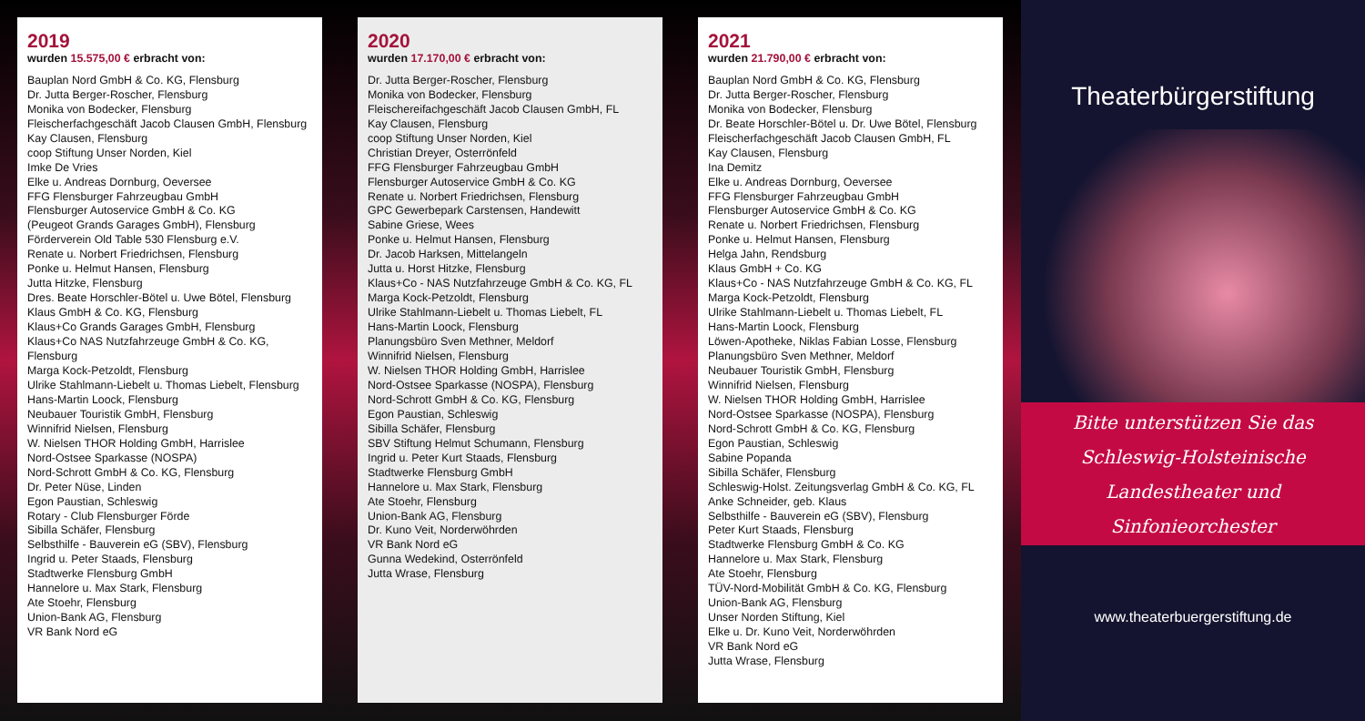2019
wurden 15.575,00 € erbracht von:
Bauplan Nord GmbH & Co. KG, Flensburg
Dr. Jutta Berger-Roscher, Flensburg
Monika von Bodecker, Flensburg
Fleischerfachgeschäft Jacob Clausen GmbH, Flensburg
Kay Clausen, Flensburg
coop Stiftung Unser Norden, Kiel
Imke De Vries
Elke u. Andreas Dornburg, Oeversee
FFG Flensburger Fahrzeugbau GmbH
Flensburger Autoservice GmbH & Co. KG
(Peugeot Grands Garages GmbH), Flensburg
Förderverein Old Table 530 Flensburg e.V.
Renate u. Norbert Friedrichsen, Flensburg
Ponke u. Helmut Hansen, Flensburg
Jutta Hitzke, Flensburg
Dres. Beate Horschler-Bötel u. Uwe Bötel, Flensburg
Klaus GmbH & Co. KG, Flensburg
Klaus+Co Grands Garages GmbH, Flensburg
Klaus+Co NAS Nutzfahrzeuge GmbH & Co. KG, Flensburg
Marga Kock-Petzoldt, Flensburg
Ulrike Stahlmann-Liebelt u. Thomas Liebelt, Flensburg
Hans-Martin Loock, Flensburg
Neubauer Touristik GmbH, Flensburg
Winnifrid Nielsen, Flensburg
W. Nielsen THOR Holding GmbH, Harrislee
Nord-Ostsee Sparkasse (NOSPA)
Nord-Schrott GmbH & Co. KG, Flensburg
Dr. Peter Nüse, Linden
Egon Paustian, Schleswig
Rotary - Club Flensburger Förde
Sibilla Schäfer, Flensburg
Selbsthilfe - Bauverein eG (SBV), Flensburg
Ingrid u. Peter Staads, Flensburg
Stadtwerke Flensburg GmbH
Hannelore u. Max Stark, Flensburg
Ate Stoehr, Flensburg
Union-Bank AG, Flensburg
VR Bank Nord eG
2020
wurden 17.170,00 € erbracht von:
Dr. Jutta Berger-Roscher, Flensburg
Monika von Bodecker, Flensburg
Fleischereifachgeschäft Jacob Clausen GmbH, FL
Kay Clausen, Flensburg
coop Stiftung Unser Norden, Kiel
Christian Dreyer, Osterrönfeld
FFG Flensburger Fahrzeugbau GmbH
Flensburger Autoservice GmbH & Co. KG
Renate u. Norbert Friedrichsen, Flensburg
GPC Gewerbepark Carstensen, Handewitt
Sabine Griese, Wees
Ponke u. Helmut Hansen, Flensburg
Dr. Jacob Harksen, Mittelangeln
Jutta u. Horst Hitzke, Flensburg
Klaus+Co - NAS Nutzfahrzeuge GmbH & Co. KG, FL
Marga Kock-Petzoldt, Flensburg
Ulrike Stahlmann-Liebelt u. Thomas Liebelt, FL
Hans-Martin Loock, Flensburg
Planungsbüro Sven Methner, Meldorf
Winnifrid Nielsen, Flensburg
W. Nielsen THOR Holding GmbH, Harrislee
Nord-Ostsee Sparkasse (NOSPA), Flensburg
Nord-Schrott GmbH & Co. KG, Flensburg
Egon Paustian, Schleswig
Sibilla Schäfer, Flensburg
SBV Stiftung Helmut Schumann, Flensburg
Ingrid u. Peter Kurt Staads, Flensburg
Stadtwerke Flensburg GmbH
Hannelore u. Max Stark, Flensburg
Ate Stoehr, Flensburg
Union-Bank AG, Flensburg
Dr. Kuno Veit, Norderwöhrden
VR Bank Nord eG
Gunna Wedekind, Osterrönfeld
Jutta Wrase, Flensburg
2021
wurden 21.790,00 € erbracht von:
Bauplan Nord GmbH & Co. KG, Flensburg
Dr. Jutta Berger-Roscher, Flensburg
Monika von Bodecker, Flensburg
Dr. Beate Horschler-Bötel u. Dr. Uwe Bötel, Flensburg
Fleischerfachgeschäft Jacob Clausen GmbH, FL
Kay Clausen, Flensburg
Ina Demitz
Elke u. Andreas Dornburg, Oeversee
FFG Flensburger Fahrzeugbau GmbH
Flensburger Autoservice GmbH & Co. KG
Renate u. Norbert Friedrichsen, Flensburg
Ponke u. Helmut Hansen, Flensburg
Helga Jahn, Rendsburg
Klaus GmbH + Co. KG
Klaus+Co - NAS Nutzfahrzeuge GmbH & Co. KG, FL
Marga Kock-Petzoldt, Flensburg
Ulrike Stahlmann-Liebelt u. Thomas Liebelt, FL
Hans-Martin Loock, Flensburg
Löwen-Apotheke, Niklas Fabian Losse, Flensburg
Planungsbüro Sven Methner, Meldorf
Neubauer Touristik GmbH, Flensburg
Winnifrid Nielsen, Flensburg
W. Nielsen THOR Holding GmbH, Harrislee
Nord-Ostsee Sparkasse (NOSPA), Flensburg
Nord-Schrott GmbH & Co. KG, Flensburg
Egon Paustian, Schleswig
Sabine Popanda
Sibilla Schäfer, Flensburg
Schleswig-Holst. Zeitungsverlag GmbH & Co. KG, FL
Anke Schneider, geb. Klaus
Selbsthilfe - Bauverein eG (SBV), Flensburg
Peter Kurt Staads, Flensburg
Stadtwerke Flensburg GmbH & Co. KG
Hannelore u. Max Stark, Flensburg
Ate Stoehr, Flensburg
TÜV-Nord-Mobilität GmbH & Co. KG, Flensburg
Union-Bank AG, Flensburg
Unser Norden Stiftung, Kiel
Elke u. Dr. Kuno Veit, Norderwöhrden
VR Bank Nord eG
Jutta Wrase, Flensburg
Theaterbürgerstiftung
Bitte unterstützen Sie das
Schleswig-Holsteinische
Landestheater und Sinfonieorchester
www.theaterbuergerstiftung.de